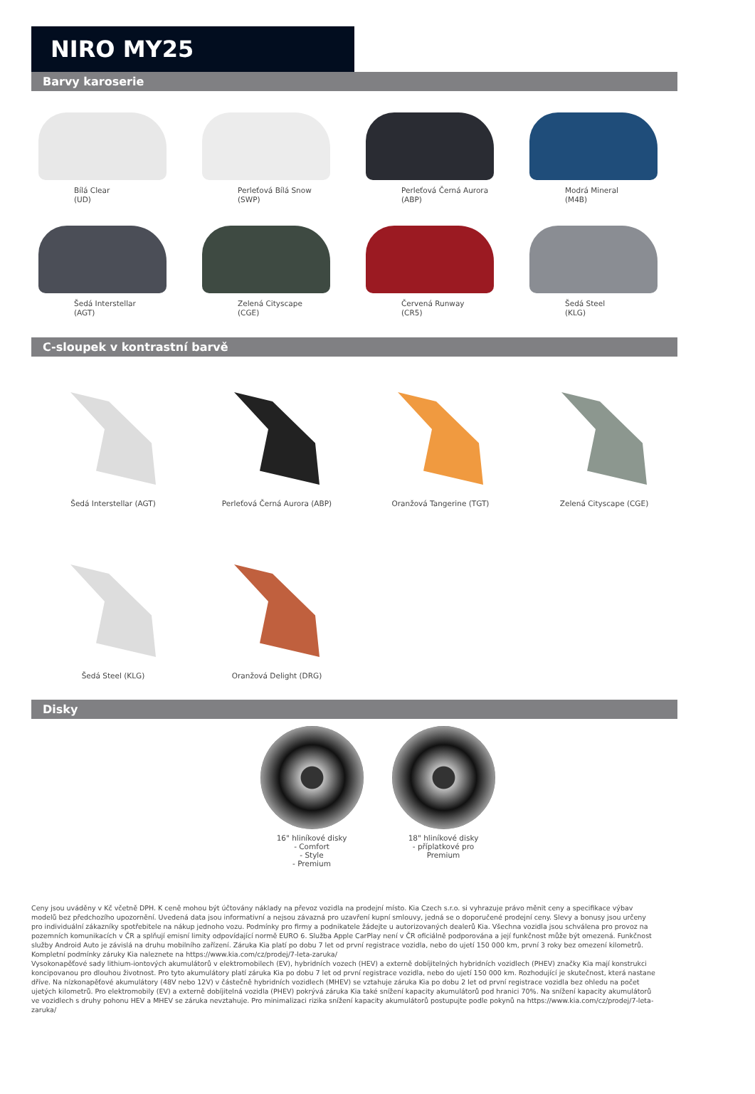NIRO MY25
Barvy karoserie
Bílá Clear
(UD)
Perleťová Bílá Snow
(SWP)
Perleťová Černá Aurora
(ABP)
Modrá Mineral
(M4B)
Šedá Interstellar
(AGT)
Zelená Cityscape
(CGE)
Červená Runway
(CR5)
Šedá Steel
(KLG)
C-sloupek v kontrastní barvě
Šedá Interstellar (AGT)
Perleťová Černá Aurora (ABP)
Oranžová Tangerine (TGT)
Zelená Cityscape (CGE)
Šedá Steel (KLG)
Oranžová Delight (DRG)
Disky
16" hliníkové disky
- Comfort
- Style
- Premium
18" hliníkové disky
- příplatkové pro
Premium
Ceny jsou uváděny v Kč včetně DPH. K ceně mohou být účtovány náklady na převoz vozidla na prodejní místo. Kia Czech s.r.o. si vyhrazuje právo měnit ceny a specifikace výbav modelů bez předchozího upozornění. Uvedená data jsou informativní a nejsou závazná pro uzavření kupní smlouvy, jedná se o doporučené prodejní ceny. Slevy a bonusy jsou určeny pro individuální zákazníky spotřebitele na nákup jednoho vozu. Podmínky pro firmy a podnikatele žádejte u autorizovaných dealerů Kia. Všechna vozidla jsou schválena pro provoz na pozemních komunikacích v ČR a splňují emisní limity odpovídající normě EURO 6. Služba Apple CarPlay není v ČR oficiálně podporována a její funkčnost může být omezená. Funkčnost služby Android Auto je závislá na druhu mobilního zařízení. Záruka Kia platí po dobu 7 let od první registrace vozidla, nebo do ujetí 150 000 km, první 3 roky bez omezení kilometrů. Kompletní podmínky záruky Kia naleznete na https://www.kia.com/cz/prodej/7-leta-zaruka/
Vysokonapěťové sady lithium-iontových akumulátorů v elektromobilech (EV), hybridních vozech (HEV) a externě dobíjitelných hybridních vozidlech (PHEV) značky Kia mají konstrukci koncipovanou pro dlouhou životnost. Pro tyto akumulátory platí záruka Kia po dobu 7 let od první registrace vozidla, nebo do ujetí 150 000 km. Rozhodující je skutečnost, která nastane dříve. Na nízkonapěťové akumulátory (48V nebo 12V) v částečně hybridních vozidlech (MHEV) se vztahuje záruka Kia po dobu 2 let od první registrace vozidla bez ohledu na počet ujetých kilometrů. Pro elektromobily (EV) a externě dobíjitelná vozidla (PHEV) pokrývá záruka Kia také snížení kapacity akumulátorů pod hranici 70%. Na snížení kapacity akumulátorů ve vozidlech s druhy pohonu HEV a MHEV se záruka nevztahuje. Pro minimalizaci rizika snížení kapacity akumulátorů postupujte podle pokynů na https://www.kia.com/cz/prodej/7-leta-zaruka/